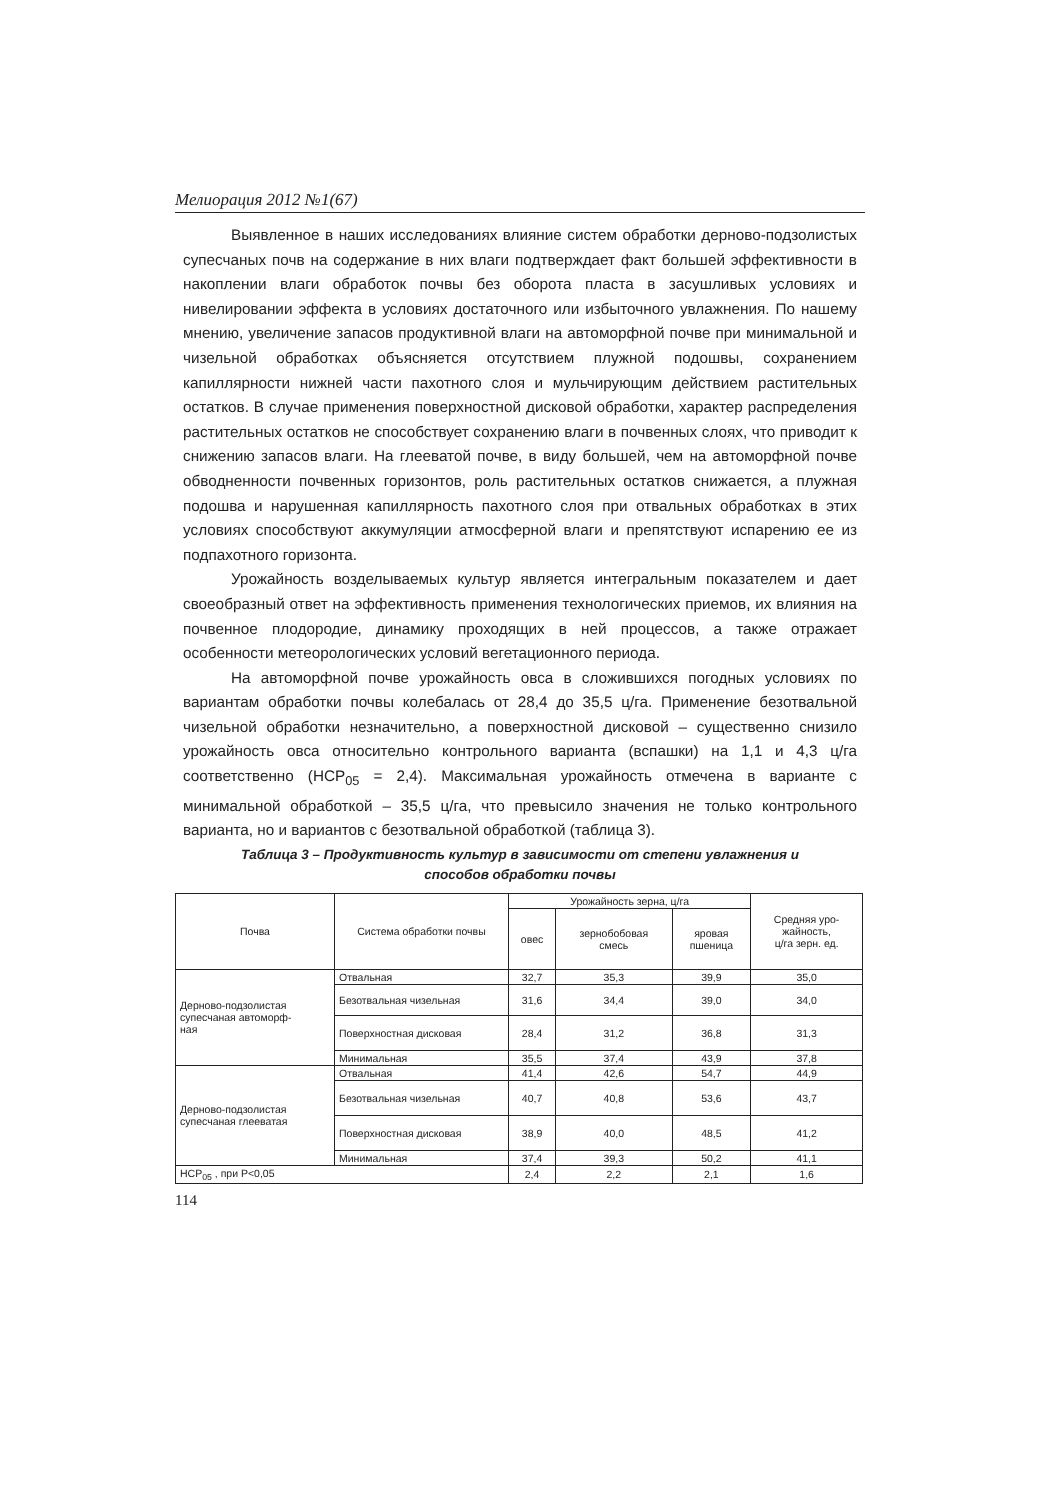Мелиорация 2012 №1(67)
Выявленное в наших исследованиях влияние систем обработки дерново-подзолистых супесчаных почв на содержание в них влаги подтверждает факт большей эффективности в накоплении влаги обработок почвы без оборота пласта в засушливых условиях и нивелировании эффекта в условиях достаточного или избыточного увлажнения. По нашему мнению, увеличение запасов продуктивной влаги на автоморфной почве при минимальной и чизельной обработках объясняется отсутствием плужной подошвы, сохранением капиллярности нижней части пахотного слоя и мульчирующим действием растительных остатков. В случае применения поверхностной дисковой обработки, характер распределения растительных остатков не способствует сохранению влаги в почвенных слоях, что приводит к снижению запасов влаги. На глееватой почве, в виду большей, чем на автоморфной почве обводненности почвенных горизонтов, роль растительных остатков снижается, а плужная подошва и нарушенная капиллярность пахотного слоя при отвальных обработках в этих условиях способствуют аккумуляции атмосферной влаги и препятствуют испарению ее из подпахотного горизонта.
Урожайность возделываемых культур является интегральным показателем и дает своеобразный ответ на эффективность применения технологических приемов, их влияния на почвенное плодородие, динамику проходящих в ней процессов, а также отражает особенности метеорологических условий вегетационного периода.
На автоморфной почве урожайность овса в сложившихся погодных условиях по вариантам обработки почвы колебалась от 28,4 до 35,5 ц/га. Применение безотвальной чизельной обработки незначительно, а поверхностной дисковой – существенно снизило урожайность овса относительно контрольного варианта (вспашки) на 1,1 и 4,3 ц/га соответственно (НСР<sub>05</sub> = 2,4). Максимальная урожайность отмечена в варианте с минимальной обработкой – 35,5 ц/га, что превысило значения не только контрольного варианта, но и вариантов с безотвальной обработкой (таблица 3).
Таблица 3 – Продуктивность культур в зависимости от степени увлажнения и
способов обработки почвы
| Почва | Система обработки почвы | Урожайность зерна, ц/га | | | Средняя уро- жайность, ц/га зерн. ед. |
| --- | --- | --- | --- | --- | --- |
| | | овес | зернобобовая смесь | яровая пшеница | |
| Дерново-подзолистая супесчаная автоморф- ная | Отвальная | 32,7 | 35,3 | 39,9 | 35,0 |
| | Безотвальная чизельная | 31,6 | 34,4 | 39,0 | 34,0 |
| | Поверхностная дисковая | 28,4 | 31,2 | 36,8 | 31,3 |
| | Минимальная | 35,5 | 37,4 | 43,9 | 37,8 |
| Дерново-подзолистая супесчаная глееватая | Отвальная | 41,4 | 42,6 | 54,7 | 44,9 |
| | Безотвальная чизельная | 40,7 | 40,8 | 53,6 | 43,7 |
| | Поверхностная дисковая | 38,9 | 40,0 | 48,5 | 41,2 |
| | Минимальная | 37,4 | 39,3 | 50,2 | 41,1 |
| НСР<sub>05</sub> , при Р<0,05 | | 2,4 | 2,2 | 2,1 | 1,6 |
114